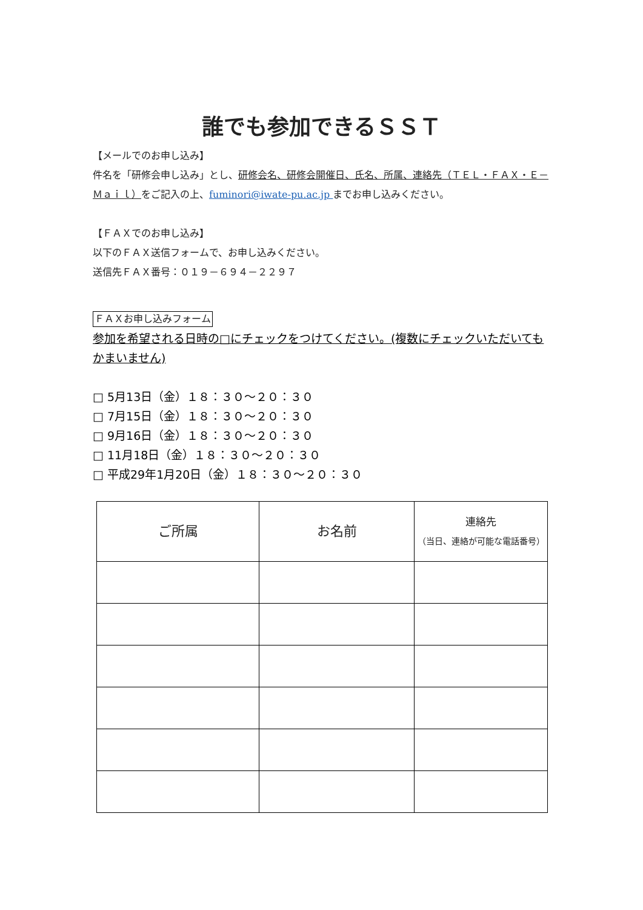誰でも参加できるＳＳＴ
【メールでのお申し込み】
件名を「研修会申し込み」とし、研修会名、研修会開催日、氏名、所属、連絡先（ＴＥＬ・ＦＡＸ・Ｅ－Ｍａｉｌ）をご記入の上、fuminori@iwate-pu.ac.jp までお申し込みください。
【ＦＡＸでのお申し込み】
以下のＦＡＸ送信フォームで、お申し込みください。
送信先ＦＡＸ番号：０１９－６９４－２２９７
ＦＡＸお申し込みフォーム
参加を希望される日時の□にチェックをつけてください。(複数にチェックいただいてもかまいません)
□ 5月13日（金）１８：３０～２０：３０
□ 7月15日（金）１８：３０～２０：３０
□ 9月16日（金）１８：３０～２０：３０
□ 11月18日（金）１８：３０～２０：３０
□ 平成29年1月20日（金）１８：３０～２０：３０
| ご所属 | お名前 | 連絡先 （当日、連絡が可能な電話番号） |
| --- | --- | --- |